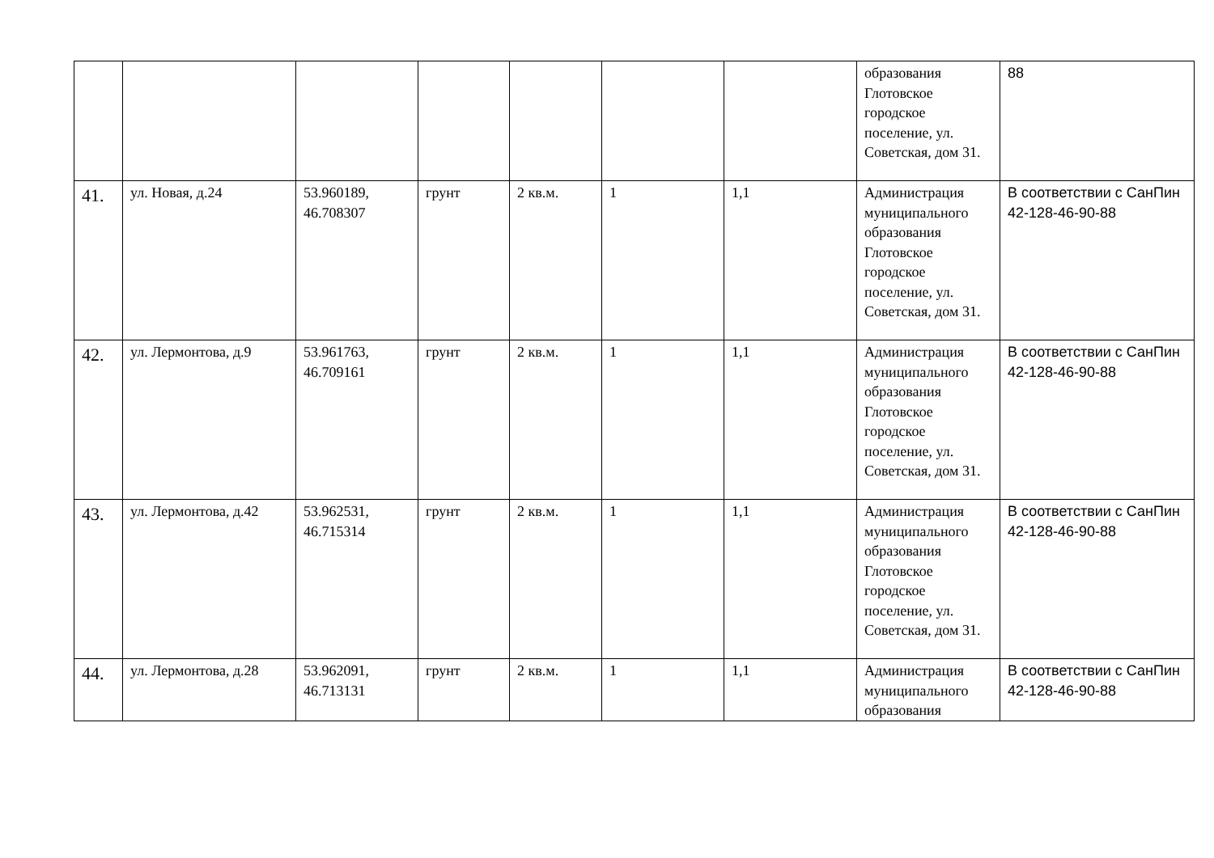| | | | | | | | образования Глотовское городское поселение, ул. Советская, дом 31. | 88 |
| 41. | ул. Новая, д.24 | 53.960189, 46.708307 | грунт | 2 кв.м. | 1 | 1,1 | Администрация муниципального образования Глотовское городское поселение, ул. Советская, дом 31. | В соответствии с СанПин 42-128-46-90-88 |
| 42. | ул. Лермонтова, д.9 | 53.961763, 46.709161 | грунт | 2 кв.м. | 1 | 1,1 | Администрация муниципального образования Глотовское городское поселение, ул. Советская, дом 31. | В соответствии с СанПин 42-128-46-90-88 |
| 43. | ул. Лермонтова, д.42 | 53.962531, 46.715314 | грунт | 2 кв.м. | 1 | 1,1 | Администрация муниципального образования Глотовское городское поселение, ул. Советская, дом 31. | В соответствии с СанПин 42-128-46-90-88 |
| 44. | ул. Лермонтова, д.28 | 53.962091, 46.713131 | грунт | 2 кв.м. | 1 | 1,1 | Администрация муниципального образования | В соответствии с СанПин 42-128-46-90-88 |